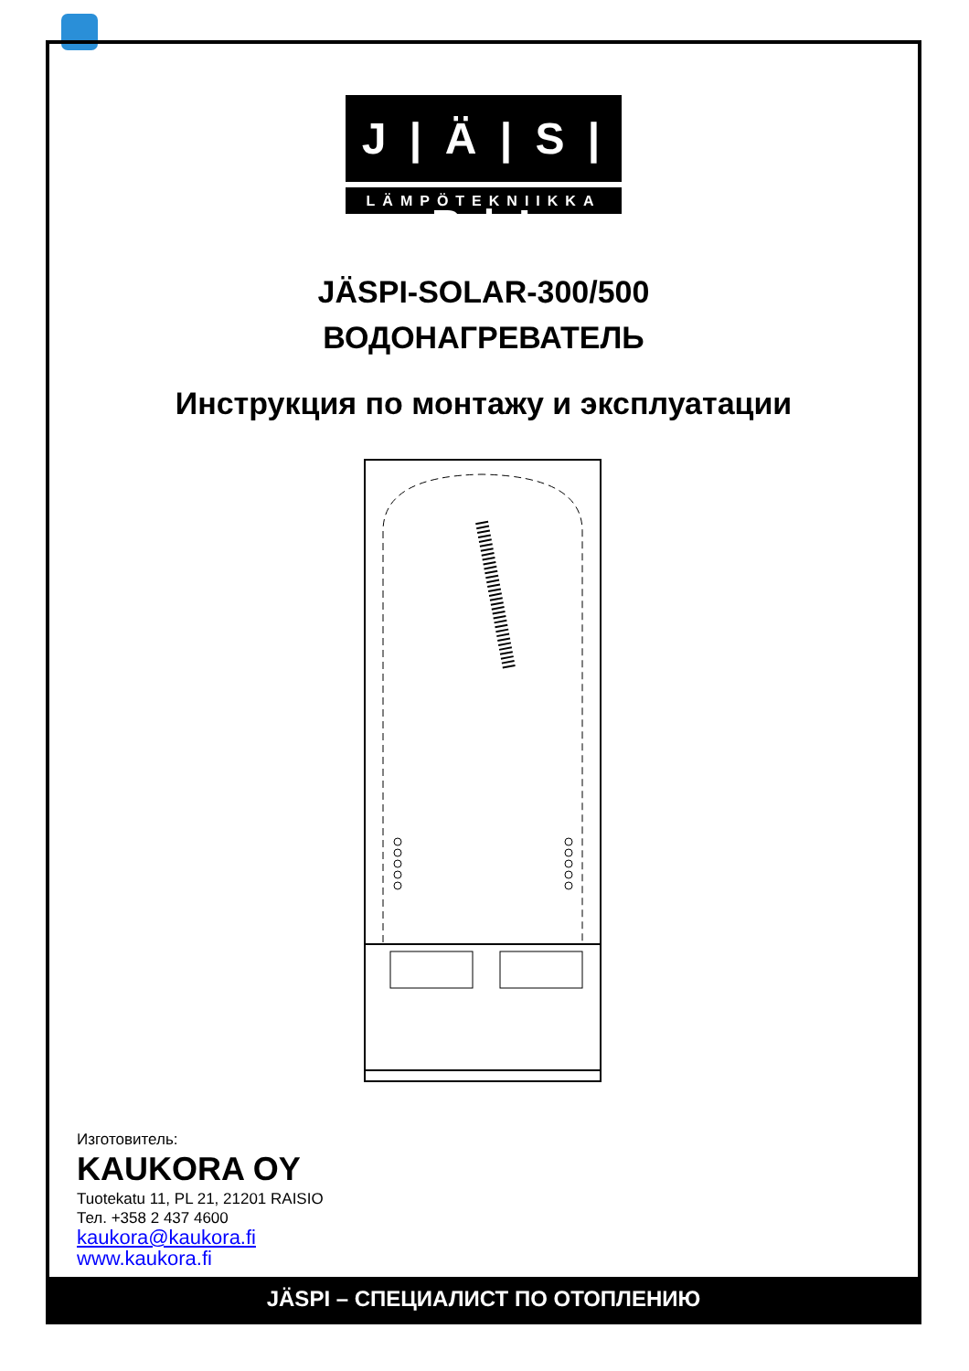J | Ä | S | P | I
LÄMPÖTEKNIIKKA
JÄSPI-SOLAR-300/500
ВОДОНАГРЕВАТЕЛЬ
Инструкция по монтажу и эксплуатации
Изготовитель:
KAUKORA OY
Tuotekatu 11, PL 21, 21201 RAISIO
Тел. +358 2 437 4600
kaukora@kaukora.fi
www.kaukora.fi
JÄSPI – СПЕЦИАЛИСТ ПО ОТОПЛЕНИЮ